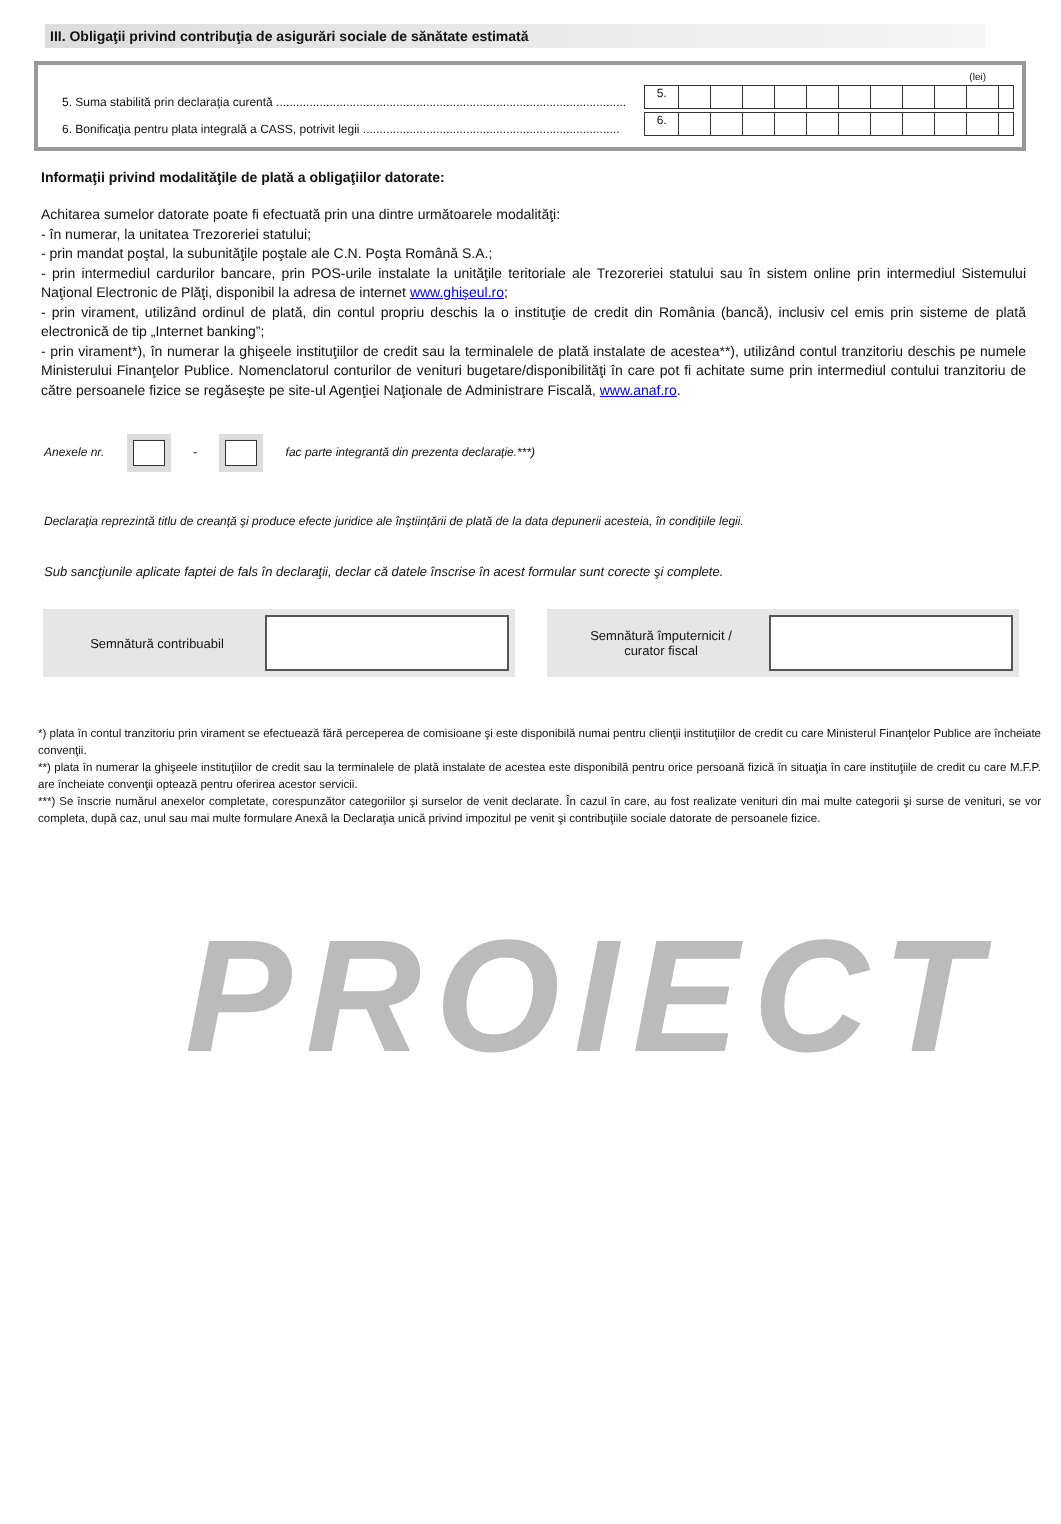III. Obligaţii privind contribuţia de asigurări sociale de sănătate estimată
(lei)
5. Suma stabilită prin declaraţia curentă .........................................................................................................
5.
6. Bonificaţia pentru plata integrală a CASS, potrivit legii .............................................................................
6.
Informaţii privind modalităţile de plată a obligaţiilor datorate:
Achitarea sumelor datorate poate fi efectuată prin una dintre următoarele modalităţi:
- în numerar, la unitatea Trezoreriei statului;
- prin mandat poştal, la subunităţile poştale ale C.N. Poşta Română S.A.;
- prin intermediul cardurilor bancare, prin POS-urile instalate la unităţile teritoriale ale Trezoreriei statului sau în sistem online prin intermediul Sistemului Naţional Electronic de Plăţi, disponibil la adresa de internet www.ghişeul.ro;
- prin virament, utilizând ordinul de plată, din contul propriu deschis la o instituţie de credit din România (bancă), inclusiv cel emis prin sisteme de plată electronică de tip „Internet banking”;
- prin virament*), în numerar la ghişeele instituţiilor de credit sau la terminalele de plată instalate de acestea**), utilizând contul tranzitoriu deschis pe numele Ministerului Finanţelor Publice. Nomenclatorul conturilor de venituri bugetare/disponibilităţi în care pot fi achitate sume prin intermediul contului tranzitoriu de către persoanele fizice se regăseşte pe site-ul Agenţiei Naţionale de Administrare Fiscală, www.anaf.ro.
Anexele nr. - fac parte integrantă din prezenta declaraţie.***)
Declaraţia reprezintă titlu de creanţă şi produce efecte juridice ale înştiinţării de plată de la data depunerii acesteia, în condiţiile legii.
Sub sancţiunile aplicate faptei de fals în declaraţii, declar că datele înscrise în acest formular sunt corecte şi complete.
Semnătură contribuabil Semnătură împuternicit /
curator fiscal
*) plata în contul tranzitoriu prin virament se efectuează fără perceperea de comisioane şi este disponibilă numai pentru clienţii instituţiilor de credit cu care Ministerul Finanţelor Publice are încheiate convenţii.
**) plata în numerar la ghişeele instituţiilor de credit sau la terminalele de plată instalate de acestea este disponibilă pentru orice persoană fizică în situaţia în care instituţiile de credit cu care M.F.P. are încheiate convenţii optează pentru oferirea acestor servicii.
***) Se înscrie numărul anexelor completate, corespunzător categoriilor şi surselor de venit declarate. În cazul în care, au fost realizate venituri din mai multe categorii şi surse de venituri, se vor completa, după caz, unul sau mai multe formulare Anexă la Declaraţia unică privind impozitul pe venit şi contribuţiile sociale datorate de persoanele fizice.
PROIECT